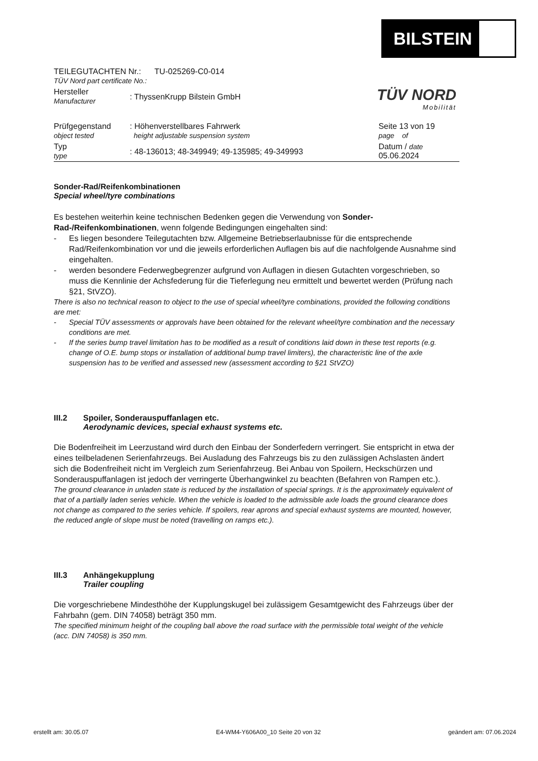BILSTEIN
TÜV NORD
Mobilität
| TEILEGUTACHTEN Nr.: TU-025269-C0-014 TÜV Nord part certificate No.: | | |
| Hersteller Manufacturer | : ThyssenKrupp Bilstein GmbH | |
| Prüfgegenstand object tested | : Höhenverstellbares Fahrwerk height adjustable suspension system | Seite 13 von 19 page of |
| Typ type | : 48-136013; 48-349949; 49-135985; 49-349993 | Datum / date 05.06.2024 |
Sonder-Rad/Reifenkombinationen
Special wheel/tyre combinations
Es bestehen weiterhin keine technischen Bedenken gegen die Verwendung von Sonder-Rad-/Reifenkombinationen, wenn folgende Bedingungen eingehalten sind:
- Es liegen besondere Teilegutachten bzw. Allgemeine Betriebserlaubnisse für die entsprechende Rad/Reifenkombination vor und die jeweils erforderlichen Auflagen bis auf die nachfolgende Ausnahme sind eingehalten.
- werden besondere Federwegbegrenzer aufgrund von Auflagen in diesen Gutachten vorgeschrieben, so muss die Kennlinie der Achsfederung für die Tieferlegung neu ermittelt und bewertet werden (Prüfung nach §21, StVZO).
There is also no technical reason to object to the use of special wheel/tyre combinations, provided the following conditions are met:
- Special TÜV assessments or approvals have been obtained for the relevant wheel/tyre combination and the necessary conditions are met.
- If the series bump travel limitation has to be modified as a result of conditions laid down in these test reports (e.g. change of O.E. bump stops or installation of additional bump travel limiters), the characteristic line of the axle suspension has to be verified and assessed new (assessment according to §21 StVZO)
III.2 Spoiler, Sonderauspuffanlagen etc.
Aerodynamic devices, special exhaust systems etc.
Die Bodenfreiheit im Leerzustand wird durch den Einbau der Sonderfedern verringert. Sie entspricht in etwa der eines teilbeladenen Serienfahrzeugs. Bei Ausladung des Fahrzeugs bis zu den zulässigen Achslasten ändert sich die Bodenfreiheit nicht im Vergleich zum Serienfahrzeug. Bei Anbau von Spoilern, Heckschürzen und Sonderauspuffanlagen ist jedoch der verringerte Überhangwinkel zu beachten (Befahren von Rampen etc.).
The ground clearance in unladen state is reduced by the installation of special springs. It is the approximately equivalent of that of a partially laden series vehicle. When the vehicle is loaded to the admissible axle loads the ground clearance does not change as compared to the series vehicle. If spoilers, rear aprons and special exhaust systems are mounted, however, the reduced angle of slope must be noted (travelling on ramps etc.).
III.3 Anhängekupplung
Trailer coupling
Die vorgeschriebene Mindesthöhe der Kupplungskugel bei zulässigem Gesamtgewicht des Fahrzeugs über der Fahrbahn (gem. DIN 74058) beträgt 350 mm.
The specified minimum height of the coupling ball above the road surface with the permissible total weight of the vehicle (acc. DIN 74058) is 350 mm.
erstellt am: 30.05.07 E4-WM4-Y606A00_10 Seite 20 von 32 geändert am: 07.06.2024